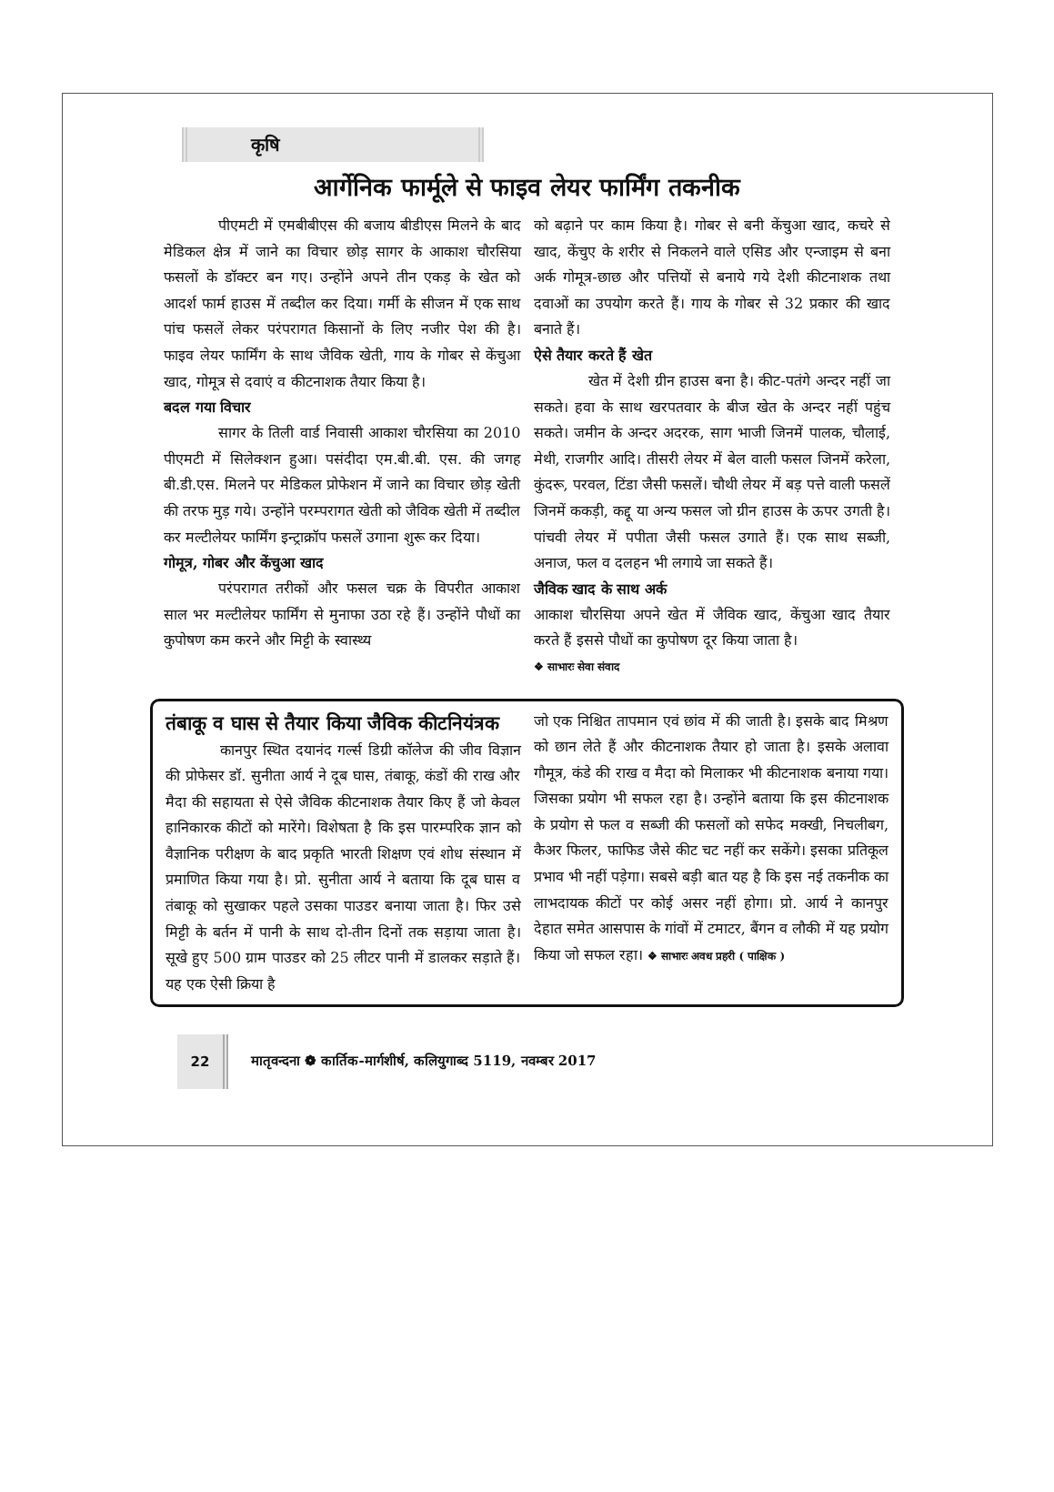कृषि
आर्गेनिक फार्मूले से फाइव लेयर फार्मिंग तकनीक
पीएमटी में एमबीबीएस की बजाय बीडीएस मिलने के बाद मेडिकल क्षेत्र में जाने का विचार छोड़ सागर के आकाश चौरसिया फसलों के डॉक्टर बन गए। उन्होंने अपने तीन एकड़ के खेत को आदर्श फार्म हाउस में तब्दील कर दिया। गर्मी के सीजन में एक साथ पांच फसलें लेकर परंपरागत किसानों के लिए नजीर पेश की है। फाइव लेयर फार्मिंग के साथ जैविक खेती, गाय के गोबर से केंचुआ खाद, गोमूत्र से दवाएं व कीटनाशक तैयार किया है।
बदल गया विचार
सागर के तिली वार्ड निवासी आकाश चौरसिया का 2010 पीएमटी में सिलेक्शन हुआ। पसंदीदा एम.बी.बी. एस. की जगह बी.डी.एस. मिलने पर मेडिकल प्रोफेशन में जाने का विचार छोड़ खेती की तरफ मुड़ गये। उन्होंने परम्परागत खेती को जैविक खेती में तब्दील कर मल्टीलेयर फार्मिंग इन्ट्राक्रॉप फसलें उगाना शुरू कर दिया।
गोमूत्र, गोबर और केंचुआ खाद
परंपरागत तरीकों और फसल चक्र के विपरीत आकाश साल भर मल्टीलेयर फार्मिंग से मुनाफा उठा रहे हैं। उन्होंने पौधों का कुपोषण कम करने और मिट्टी के स्वास्थ्य
को बढ़ाने पर काम किया है। गोबर से बनी केंचुआ खाद, कचरे से खाद, केंचुए के शरीर से निकलने वाले एसिड और एन्जाइम से बना अर्क गोमूत्र-छाछ और पत्तियों से बनाये गये देशी कीटनाशक तथा दवाओं का उपयोग करते हैं। गाय के गोबर से 32 प्रकार की खाद बनाते हैं।
ऐसे तैयार करते हैं खेत
खेत में देशी ग्रीन हाउस बना है। कीट-पतंगे अन्दर नहीं जा सकते। हवा के साथ खरपतवार के बीज खेत के अन्दर नहीं पहुंच सकते। जमीन के अन्दर अदरक, साग भाजी जिनमें पालक, चौलाई, मेथी, राजगीर आदि। तीसरी लेयर में बेल वाली फसल जिनमें करेला, कुंदरू, परवल, टिंडा जैसी फसलें। चौथी लेयर में बड़ पत्ते वाली फसलें जिनमें ककड़ी, कद्दू या अन्य फसल जो ग्रीन हाउस के ऊपर उगती है। पांचवी लेयर में पपीता जैसी फसल उगाते हैं। एक साथ सब्जी, अनाज, फल व दलहन भी लगाये जा सकते हैं।
जैविक खाद के साथ अर्क
आकाश चौरसिया अपने खेत में जैविक खाद, केंचुआ खाद तैयार करते हैं इससे पौधों का कुपोषण दूर किया जाता है।
❖ साभारः सेवा संवाद
तंबाकू व घास से तैयार किया जैविक कीटनियंत्रक
कानपुर स्थित दयानंद गर्ल्स डिग्री कॉलेज की जीव विज्ञान की प्रोफेसर डॉ. सुनीता आर्य ने दूब घास, तंबाकू, कंडों की राख और मैदा की सहायता से ऐसे जैविक कीटनाशक तैयार किए हैं जो केवल हानिकारक कीटों को मारेंगे। विशेषता है कि इस पारम्परिक ज्ञान को वैज्ञानिक परीक्षण के बाद प्रकृति भारती शिक्षण एवं शोध संस्थान में प्रमाणित किया गया है। प्रो. सुनीता आर्य ने बताया कि दूब घास व तंबाकू को सुखाकर पहले उसका पाउडर बनाया जाता है। फिर उसे मिट्टी के बर्तन में पानी के साथ दो-तीन दिनों तक सड़ाया जाता है। सूखे हुए 500 ग्राम पाउडर को 25 लीटर पानी में डालकर सड़ाते हैं। यह एक ऐसी क्रिया है
जो एक निश्चित तापमान एवं छांव में की जाती है। इसके बाद मिश्रण को छान लेते हैं और कीटनाशक तैयार हो जाता है। इसके अलावा गौमूत्र, कंडे की राख व मैदा को मिलाकर भी कीटनाशक बनाया गया। जिसका प्रयोग भी सफल रहा है। उन्होंने बताया कि इस कीटनाशक के प्रयोग से फल व सब्जी की फसलों को सफेद मक्खी, निचलीबग, कैअर फिलर, फाफिड जैसे कीट चट नहीं कर सकेंगे। इसका प्रतिकूल प्रभाव भी नहीं पड़ेगा। सबसे बड़ी बात यह है कि इस नई तकनीक का लाभदायक कीटों पर कोई असर नहीं होगा। प्रो. आर्य ने कानपुर देहात समेत आसपास के गांवों में टमाटर, बैंगन व लौकी में यह प्रयोग किया जो सफल रहा। ❖ साभारः अवध प्रहरी ( पाक्षिक )
22 मातृवन्दना ❁ कार्तिक-मार्गशीर्ष, कलियुगाब्द 5119, नवम्बर 2017